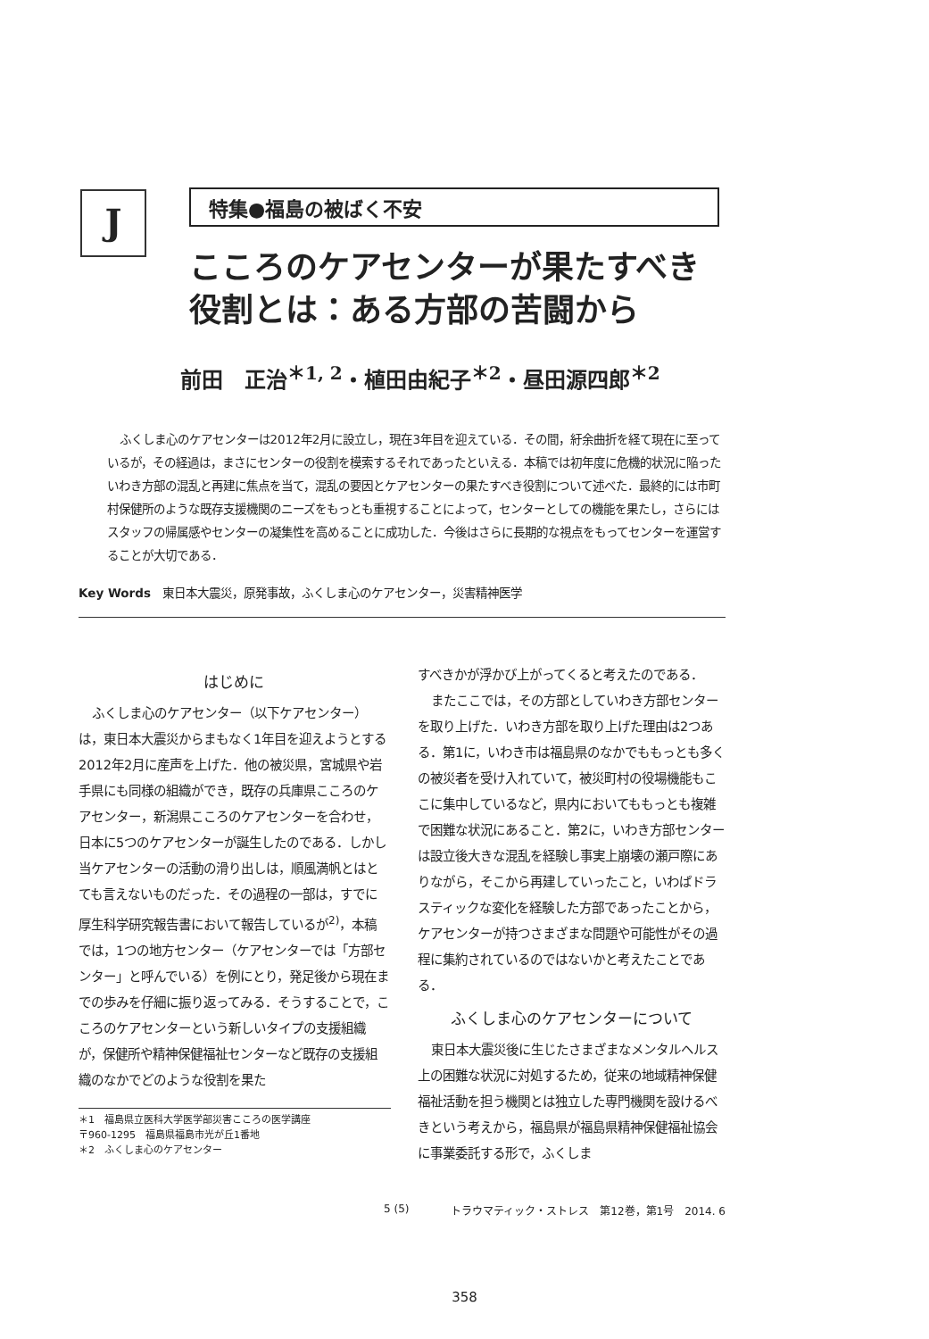J
特集●福島の被ばく不安
こころのケアセンターが果たすべき
役割とは：ある方部の苦闘から
前田　正治<sup>＊1, 2</sup>・植田由紀子<sup>＊2</sup>・昼田源四郎<sup>＊2</sup>
ふくしま心のケアセンターは2012年2月に設立し，現在3年目を迎えている．その間，紆余曲折を経て現在に至っているが，その経過は，まさにセンターの役割を模索するそれであったといえる．本稿では初年度に危機的状況に陥ったいわき方部の混乱と再建に焦点を当て，混乱の要因とケアセンターの果たすべき役割について述べた．最終的には市町村保健所のような既存支援機関のニーズをもっとも重視することによって，センターとしての機能を果たし，さらにはスタッフの帰属感やセンターの凝集性を高めることに成功した．今後はさらに長期的な視点をもってセンターを運営することが大切である．
Key Words　東日本大震災，原発事故，ふくしま心のケアセンター，災害精神医学
はじめに
ふくしま心のケアセンター（以下ケアセンター）は，東日本大震災からまもなく1年目を迎えようとする2012年2月に産声を上げた．他の被災県，宮城県や岩手県にも同様の組織ができ，既存の兵庫県こころのケアセンター，新潟県こころのケアセンターを合わせ，日本に5つのケアセンターが誕生したのである．しかし当ケアセンターの活動の滑り出しは，順風満帆とはとても言えないものだった．その過程の一部は，すでに厚生科学研究報告書において報告しているが<sup>2)</sup>，本稿では，1つの地方センター（ケアセンターでは「方部センター」と呼んでいる）を例にとり，発足後から現在までの歩みを仔細に振り返ってみる．そうすることで，こころのケアセンターという新しいタイプの支援組織が，保健所や精神保健福祉センターなど既存の支援組織のなかでどのような役割を果た
＊1　福島県立医科大学医学部災害こころの医学講座
〒960-1295　福島県福島市光が丘1番地
＊2　ふくしま心のケアセンター
すべきかが浮かび上がってくると考えたのである．
またここでは，その方部としていわき方部センターを取り上げた．いわき方部を取り上げた理由は2つある．第1に，いわき市は福島県のなかでももっとも多くの被災者を受け入れていて，被災町村の役場機能もここに集中しているなど，県内においてももっとも複雑で困難な状況にあること．第2に，いわき方部センターは設立後大きな混乱を経験し事実上崩壊の瀬戸際にありながら，そこから再建していったこと，いわばドラスティックな変化を経験した方部であったことから，ケアセンターが持つさまざまな問題や可能性がその過程に集約されているのではないかと考えたことである．
ふくしま心のケアセンターについて
東日本大震災後に生じたさまざまなメンタルヘルス上の困難な状況に対処するため，従来の地域精神保健福祉活動を担う機関とは独立した専門機関を設けるべきという考えから，福島県が福島県精神保健福祉協会に事業委託する形で，ふくしま
5 (5) トラウマティック・ストレス　第12巻，第1号　2014. 6
358